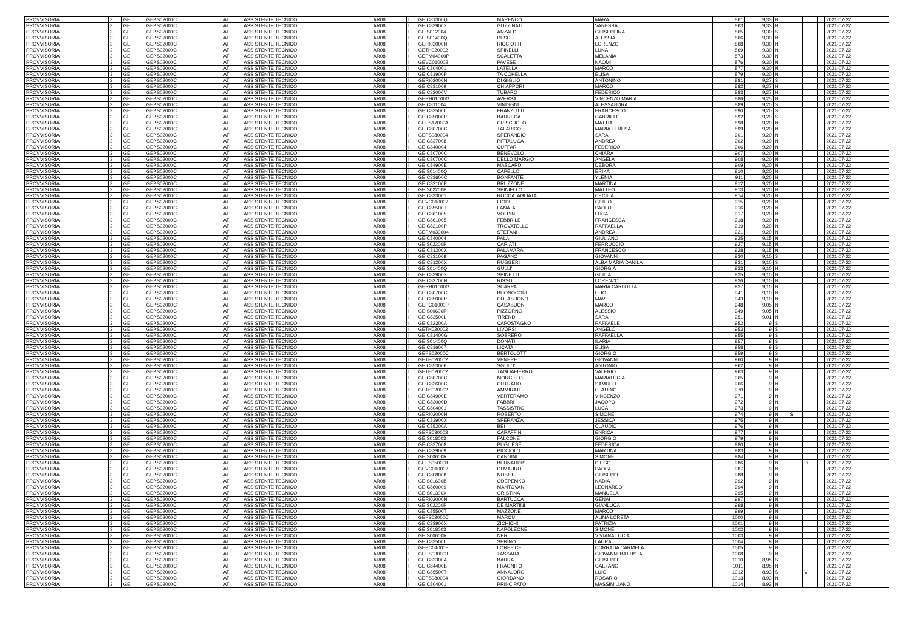| PROVVISORIA | 3 | GE | GEPS02000C | AT | ASSISTENTE TECNICO | AR08 | I | GEIC81300Q | MARENCO | MARA | 861 | 9,33 | N | | | | 2021-07-22 |
| PROVVISORIA | 3 | GE | GEPS02000C | AT | ASSISTENTE TECNICO | AR08 | I | GEIC83900X | GUZZINATI | VANESSA | 863 | 9,33 | N | | | | 2021-07-22 |
| PROVVISORIA | 3 | GE | GEPS02000C | AT | ASSISTENTE TECNICO | AR08 | I | GEIS012004 | ANZALDI | GIUSEPPINA | 865 | 9,30 | S | | | | 2021-07-22 |
| PROVVISORIA | 3 | GE | GEPS02000C | AT | ASSISTENTE TECNICO | AR08 | I | GEIS01400Q | PESCE | ALESSIA | 866 | 9,30 | N | | | | 2021-07-22 |
| PROVVISORIA | 3 | GE | GEPS02000C | AT | ASSISTENTE TECNICO | AR08 | I | GERI02000N | RICCIOTTI | LORENZO | 868 | 9,30 | N | | | | 2021-07-22 |
| PROVVISORIA | 3 | GE | GEPS02000C | AT | ASSISTENTE TECNICO | AR08 | I | GETH020002 | SPINELLI | LUNA | 869 | 9,30 | N | | | | 2021-07-22 |
| PROVVISORIA | 3 | GE | GEPS02000C | AT | ASSISTENTE TECNICO | AR08 | I | GEPM04000P | SCALETTA | MELANIA | 873 | 9,30 | N | | | | 2021-07-22 |
| PROVVISORIA | 3 | GE | GEPS02000C | AT | ASSISTENTE TECNICO | AR08 | I | GEVC010002 | PAVESE | NAOMI | 876 | 9,30 | N | | | | 2021-07-22 |
| PROVVISORIA | 3 | GE | GEPS02000C | AT | ASSISTENTE TECNICO | AR08 | I | GEIC804001 | LATELLA | MARCO | 877 | 9,30 | N | | | | 2021-07-22 |
| PROVVISORIA | 3 | GE | GEPS02000C | AT | ASSISTENTE TECNICO | AR08 | I | GEIC81900P | TA COHELLA | ELISA | 879 | 9,30 | N | | | | 2021-07-22 |
| PROVVISORIA | 3 | GE | GEPS02000C | AT | ASSISTENTE TECNICO | AR08 | I | GERI02000N | DI GIGLIO | ANTONINO | 881 | 9,27 | S | | | | 2021-07-22 |
| PROVVISORIA | 3 | GE | GEPS02000C | AT | ASSISTENTE TECNICO | AR08 | I | GEIC831009 | CHIAPPORI | MARCO | 882 | 9,27 | N | | | | 2021-07-22 |
| PROVVISORIA | 3 | GE | GEPS02000C | AT | ASSISTENTE TECNICO | AR08 | I | GEIC82000V | TUBARO | FEDERICO | 883 | 9,27 | N | | | | 2021-07-22 |
| PROVVISORIA | 3 | GE | GEPS02000C | AT | ASSISTENTE TECNICO | AR08 | I | GERH01000G | AVERSA | VINCENZO MARIA | 886 | 9,25 | N | | | | 2021-07-22 |
| PROVVISORIA | 3 | GE | GEPS02000C | AT | ASSISTENTE TECNICO | AR08 | I | GEIC811004 | VINDIGNI | ALESSANDRA | 889 | 9,20 | S | | | | 2021-07-22 |
| PROVVISORIA | 3 | GE | GEPS02000C | AT | ASSISTENTE TECNICO | AR08 | I | GEIC83500L | FRANZUTTI | FRANCESCO | 890 | 9,20 | S | | | | 2021-07-22 |
| PROVVISORIA | 3 | GE | GEPS02000C | AT | ASSISTENTE TECNICO | AR08 | I | GEIC85000P | BARRECA | GABRIELE | 892 | 9,20 | S | | | | 2021-07-22 |
| PROVVISORIA | 3 | GE | GEPS02000C | AT | ASSISTENTE TECNICO | AR08 | I | GEPS17000A | CRISCUOLO | MATTIA | 898 | 9,20 | N | | | | 2021-07-22 |
| PROVVISORIA | 3 | GE | GEPS02000C | AT | ASSISTENTE TECNICO | AR08 | I | GEIC80700C | TALARICO | MARIA TERESA | 899 | 9,20 | N | | | | 2021-07-22 |
| PROVVISORIA | 3 | GE | GEPS02000C | AT | ASSISTENTE TECNICO | AR08 | I | GEPS080004 | SPERANDIO | SARA | 901 | 9,20 | N | | | | 2021-07-22 |
| PROVVISORIA | 3 | GE | GEPS02000C | AT | ASSISTENTE TECNICO | AR08 | I | GEIC837008 | PITTALUGA | ANDREA | 902 | 9,20 | N | | | | 2021-07-22 |
| PROVVISORIA | 3 | GE | GEPS02000C | AT | ASSISTENTE TECNICO | AR08 | I | GEIC840004 | CUFFARI | FEDERICO | 906 | 9,20 | N | | | | 2021-07-22 |
| PROVVISORIA | 3 | GE | GEPS02000C | AT | ASSISTENTE TECNICO | AR08 | I | GEIC80700C | BENEVOLO | CHIARA | 907 | 9,20 | N | | | | 2021-07-22 |
| PROVVISORIA | 3 | GE | GEPS02000C | AT | ASSISTENTE TECNICO | AR08 | I | GEIC80700C | DELLO MARGIO | ANGELA | 908 | 9,20 | N | | | | 2021-07-22 |
| PROVVISORIA | 3 | GE | GEPS02000C | AT | ASSISTENTE TECNICO | AR08 | I | GEIC84900E | MASCARDI | DEBORA | 909 | 9,20 | N | | | | 2021-07-22 |
| PROVVISORIA | 3 | GE | GEPS02000C | AT | ASSISTENTE TECNICO | AR08 | I | GEIS01400Q | CAPELLO | ERIKA | 910 | 9,20 | N | | | | 2021-07-22 |
| PROVVISORIA | 3 | GE | GEPS02000C | AT | ASSISTENTE TECNICO | AR08 | I | GEIC83600C | BONFANTE | YLENIA | 911 | 9,20 | N | | | | 2021-07-22 |
| PROVVISORIA | 3 | GE | GEPS02000C | AT | ASSISTENTE TECNICO | AR08 | I | GEIC82100P | BRUZZONE | MARTINA | 912 | 9,20 | N | | | | 2021-07-22 |
| PROVVISORIA | 3 | GE | GEPS02000C | AT | ASSISTENTE TECNICO | AR08 | I | GEIS02200P | SPINIELLO | MATTEO | 913 | 9,20 | N | | | | 2021-07-22 |
| PROVVISORIA | 3 | GE | GEPS02000C | AT | ASSISTENTE TECNICO | AR08 | I | GEIC833001 | ROCCATAGLIATA | CECILIA | 914 | 9,20 | N | | | | 2021-07-22 |
| PROVVISORIA | 3 | GE | GEPS02000C | AT | ASSISTENTE TECNICO | AR08 | I | GEVC010002 | FIODI | GIULIO | 915 | 9,20 | N | | | | 2021-07-22 |
| PROVVISORIA | 3 | GE | GEPS02000C | AT | ASSISTENTE TECNICO | AR08 | I | GEIC85500T | LANATA | PAOLO | 916 | 9,20 | N | | | | 2021-07-22 |
| PROVVISORIA | 3 | GE | GEPS02000C | AT | ASSISTENTE TECNICO | AR08 | I | GEIC861005 | VOLPIN | LUCA | 917 | 9,20 | N | | | | 2021-07-22 |
| PROVVISORIA | 3 | GE | GEPS02000C | AT | ASSISTENTE TECNICO | AR08 | I | GEIC861005 | FEBBRILE | FRANCESCA | 918 | 9,20 | N | | | | 2021-07-22 |
| PROVVISORIA | 3 | GE | GEPS02000C | AT | ASSISTENTE TECNICO | AR08 | I | GEIC82100P | TROVATELLO | RAFFAELLA | 919 | 9,20 | N | | | | 2021-07-22 |
| PROVVISORIA | 3 | GE | GEPS02000C | AT | ASSISTENTE TECNICO | AR08 | I | GEPM030004 | STEFANI | ANDREA | 921 | 9,20 | N | | | | 2021-07-22 |
| PROVVISORIA | 3 | GE | GEPS02000C | AT | ASSISTENTE TECNICO | AR08 | I | GEIC840004 | PALA | GIULIANO | 925 | 9,15 | N | | | | 2021-07-22 |
| PROVVISORIA | 3 | GE | GEPS02000C | AT | ASSISTENTE TECNICO | AR08 | I | GEIS02200P | CARIATI | FERRUCCIO | 927 | 9,15 | N | | | | 2021-07-22 |
| PROVVISORIA | 3 | GE | GEPS02000C | AT | ASSISTENTE TECNICO | AR08 | I | GEIC81200X | PALAMARA | FRANCESCO | 928 | 9,15 | N | | | | 2021-07-22 |
| PROVVISORIA | 3 | GE | GEPS02000C | AT | ASSISTENTE TECNICO | AR08 | I | GEIC831009 | PAGANO | GIOVANNI | 930 | 9,10 | S | | | | 2021-07-22 |
| PROVVISORIA | 3 | GE | GEPS02000C | AT | ASSISTENTE TECNICO | AR08 | I | GEIC81200X | RUGGERI | ALBA MARIA DANILA | 931 | 9,10 | S | | | | 2021-07-22 |
| PROVVISORIA | 3 | GE | GEPS02000C | AT | ASSISTENTE TECNICO | AR08 | I | GEIS01400Q | GULLI' | GIORGIA | 933 | 9,10 | N | | | | 2021-07-22 |
| PROVVISORIA | 3 | GE | GEPS02000C | AT | ASSISTENTE TECNICO | AR08 | I | GEIC83900X | SPINETTI | GIULIA | 935 | 9,10 | N | | | | 2021-07-22 |
| PROVVISORIA | 3 | GE | GEPS02000C | AT | ASSISTENTE TECNICO | AR08 | I | GEIC82700N | RISSO | LORENZO | 936 | 9,10 | N | | | | 2021-07-22 |
| PROVVISORIA | 3 | GE | GEPS02000C | AT | ASSISTENTE TECNICO | AR08 | I | GERH01000G | SCARPA | MARIA CARLOTTA | 937 | 9,10 | N | | | | 2021-07-22 |
| PROVVISORIA | 3 | GE | GEPS02000C | AT | ASSISTENTE TECNICO | AR08 | I | GEIC80700C | BUONOCORE | ELIO | 941 | 9,10 | N | | | | 2021-07-22 |
| PROVVISORIA | 3 | GE | GEPS02000C | AT | ASSISTENTE TECNICO | AR08 | I | GEIC85000P | COLASUONO | MAVI | 943 | 9,10 | N | | | | 2021-07-22 |
| PROVVISORIA | 3 | GE | GEPS02000C | AT | ASSISTENTE TECNICO | AR08 | I | GEPC01000P | CASABUONI | MARCO | 948 | 9,05 | N | | | | 2021-07-22 |
| PROVVISORIA | 3 | GE | GEPS02000C | AT | ASSISTENTE TECNICO | AR08 | I | GEIS00600R | PIZZORNO | ALESSIO | 949 | 9,05 | N | | | | 2021-07-22 |
| PROVVISORIA | 3 | GE | GEPS02000C | AT | ASSISTENTE TECNICO | AR08 | I | GEIC83500L | TIRENDI | SARA | 951 | 9,01 | N | | | | 2021-07-22 |
| PROVVISORIA | 3 | GE | GEPS02000C | AT | ASSISTENTE TECNICO | AR08 | I | GEIC82300A | CAPOSTAGNO | RAFFAELE | 952 | 9 | S | | | | 2021-07-22 |
| PROVVISORIA | 3 | GE | GEPS02000C | AT | ASSISTENTE TECNICO | AR08 | I | GETH020002 | LIVORSI | ANGELO | 953 | 9 | S | | | | 2021-07-22 |
| PROVVISORIA | 3 | GE | GEPS02000C | AT | ASSISTENTE TECNICO | AR08 | I | GEIC81400G | SOBRERO | RAFFAELLA | 955 | 9 | S | | | | 2021-07-22 |
| PROVVISORIA | 3 | GE | GEPS02000C | AT | ASSISTENTE TECNICO | AR08 | I | GEIS01400Q | DONATI | ILARIA | 957 | 9 | S | | | | 2021-07-22 |
| PROVVISORIA | 3 | GE | GEPS02000C | AT | ASSISTENTE TECNICO | AR08 | I | GEIC816007 | LICATA | ELISA | 958 | 9 | S | | | | 2021-07-22 |
| PROVVISORIA | 3 | GE | GEPS02000C | AT | ASSISTENTE TECNICO | AR08 | I | GEPS02000C | BERTOLOTTI | GIORGIO | 959 | 9 | S | | | | 2021-07-22 |
| PROVVISORIA | 3 | GE | GEPS02000C | AT | ASSISTENTE TECNICO | AR08 | I | GETH020002 | VENERE | GIOVANNI | 960 | 9 | N | | | | 2021-07-22 |
| PROVVISORIA | 3 | GE | GEPS02000C | AT | ASSISTENTE TECNICO | AR08 | I | GEIC853006 | SGULO' | ANTONIO | 962 | 9 | N | | | | 2021-07-22 |
| PROVVISORIA | 3 | GE | GEPS02000C | AT | ASSISTENTE TECNICO | AR08 | I | GETH020002 | TAGLIAFIERRO | VALERIO | 963 | 9 | N | | | | 2021-07-22 |
| PROVVISORIA | 3 | GE | GEPS02000C | AT | ASSISTENTE TECNICO | AR08 | I | GEIC80700C | MORGILLO | MARIALUCIA | 965 | 9 | N | | | | 2021-07-22 |
| PROVVISORIA | 3 | GE | GEPS02000C | AT | ASSISTENTE TECNICO | AR08 | I | GEIC83600C | CUTRARO | SAMUELE | 966 | 9 | N | | | | 2021-07-22 |
| PROVVISORIA | 3 | GE | GEPS02000C | AT | ASSISTENTE TECNICO | AR08 | I | GETH020002 | AMMIRATI | CLAUDIO | 970 | 9 | N | | | | 2021-07-22 |
| PROVVISORIA | 3 | GE | GEPS02000C | AT | ASSISTENTE TECNICO | AR08 | I | GEIC84900E | VERTERAMO | VINCENZO | 971 | 9 | N | | | | 2021-07-22 |
| PROVVISORIA | 3 | GE | GEPS02000C | AT | ASSISTENTE TECNICO | AR08 | I | GEIC83000D | FABBRI | JACOPO | 972 | 9 | N | | | | 2021-07-22 |
| PROVVISORIA | 3 | GE | GEPS02000C | AT | ASSISTENTE TECNICO | AR08 | I | GEIC804001 | TASSISTRO | LUCA | 973 | 9 | N | | | | 2021-07-22 |
| PROVVISORIA | 3 | GE | GEPS02000C | AT | ASSISTENTE TECNICO | AR08 | I | GERI02000N | ROBERTO | SIMONE | 974 | 9 | N | S | | | 2021-07-22 |
| PROVVISORIA | 3 | GE | GEPS02000C | AT | ASSISTENTE TECNICO | AR08 | I | GEIC83900X | SPERANZA | JESSICA | 975 | 9 | N | | | | 2021-07-22 |
| PROVVISORIA | 3 | GE | GEPS02000C | AT | ASSISTENTE TECNICO | AR08 | I | GEIC85200A | BEI | CLAUDIO | 976 | 9 | N | | | | 2021-07-22 |
| PROVVISORIA | 3 | GE | GEPS02000C | AT | ASSISTENTE TECNICO | AR08 | I | GEPS030003 | CARAFFINI | ENRICA | 977 | 9 | N | | | | 2021-07-22 |
| PROVVISORIA | 3 | GE | GEPS02000C | AT | ASSISTENTE TECNICO | AR08 | I | GEIS018003 | FALCONE | GIORGIO | 979 | 9 | N | | | | 2021-07-22 |
| PROVVISORIA | 3 | GE | GEPS02000C | AT | ASSISTENTE TECNICO | AR08 | I | GEIC837008 | PUGLIESE | FEDERICA | 980 | 9 | N | | | | 2021-07-22 |
| PROVVISORIA | 3 | GE | GEPS02000C | AT | ASSISTENTE TECNICO | AR08 | I | GEIC829009 | PICCIOLO | MARTINA | 983 | 9 | N | | | | 2021-07-22 |
| PROVVISORIA | 3 | GE | GEPS02000C | AT | ASSISTENTE TECNICO | AR08 | I | GEIS00600R | CANGINI | SIMONE | 984 | 9 | N | | | | 2021-07-22 |
| PROVVISORIA | 3 | GE | GEPS02000C | AT | ASSISTENTE TECNICO | AR08 | I | GEPS050008 | BERNARDIS | DIEGO | 986 | 9 | N | | D | | 2021-07-22 |
| PROVVISORIA | 3 | GE | GEPS02000C | AT | ASSISTENTE TECNICO | AR08 | I | GEVC010002 | DI MAURO | PAOLA | 987 | 9 | N | | | | 2021-07-22 |
| PROVVISORIA | 3 | GE | GEPS02000C | AT | ASSISTENTE TECNICO | AR08 | I | GEIC808008 | NOBILE | GIUSEPPE | 988 | 9 | N | | | | 2021-07-22 |
| PROVVISORIA | 3 | GE | GEPS02000C | AT | ASSISTENTE TECNICO | AR08 | I | GEIS01600B | ODEPEMKO | NADIA | 992 | 9 | N | | | | 2021-07-22 |
| PROVVISORIA | 3 | GE | GEPS02000C | AT | ASSISTENTE TECNICO | AR08 | I | GEIC860009 | MANTOVANI | LEONARDO | 994 | 9 | N | | | | 2021-07-22 |
| PROVVISORIA | 3 | GE | GEPS02000C | AT | ASSISTENTE TECNICO | AR08 | I | GEIS01300X | GRISTINA | MANUELA | 995 | 9 | N | | | | 2021-07-22 |
| PROVVISORIA | 3 | GE | GEPS02000C | AT | ASSISTENTE TECNICO | AR08 | I | GERI02000N | BARTUCCA | GENAI | 997 | 9 | N | | | | 2021-07-22 |
| PROVVISORIA | 3 | GE | GEPS02000C | AT | ASSISTENTE TECNICO | AR08 | I | GEIS02200P | DE MARTINI | GIANLUCA | 998 | 9 | N | | | | 2021-07-22 |
| PROVVISORIA | 3 | GE | GEPS02000C | AT | ASSISTENTE TECNICO | AR08 | I | GEIC85500T | MAZZONE | MARCO | 999 | 9 | N | | | | 2021-07-22 |
| PROVVISORIA | 3 | GE | GEPS02000C | AT | ASSISTENTE TECNICO | AR08 | I | GEPS02000C | MARCU | ALINA LORETA | 1000 | 9 | N | | | | 2021-07-22 |
| PROVVISORIA | 3 | GE | GEPS02000C | AT | ASSISTENTE TECNICO | AR08 | I | GEIC83900X | ZICHICHI | PATRIZIA | 1001 | 9 | N | | | | 2021-07-22 |
| PROVVISORIA | 3 | GE | GEPS02000C | AT | ASSISTENTE TECNICO | AR08 | I | GEIS018003 | NAPOLEONE | SIMONE | 1002 | 9 | N | | | | 2021-07-22 |
| PROVVISORIA | 3 | GE | GEPS02000C | AT | ASSISTENTE TECNICO | AR08 | I | GEIS00600R | NERI | VIVIANA LUCIA | 1003 | 9 | N | | | | 2021-07-22 |
| PROVVISORIA | 3 | GE | GEPS02000C | AT | ASSISTENTE TECNICO | AR08 | I | GEIC83500L | SERINO | LAURA | 1004 | 9 | N | | | | 2021-07-22 |
| PROVVISORIA | 3 | GE | GEPS02000C | AT | ASSISTENTE TECNICO | AR08 | I | GEPC04000E | LOREFICE | CORRADA CARMELA | 1005 | 9 | N | | | | 2021-07-22 |
| PROVVISORIA | 3 | GE | GEPS02000C | AT | ASSISTENTE TECNICO | AR08 | I | GEPS030003 | TASSARA | GIOVANNI BATTISTA | 1008 | 9 | N | | | | 2021-07-22 |
| PROVVISORIA | 3 | GE | GEPS02000C | AT | ASSISTENTE TECNICO | AR08 | I | GEIC82300A | BARRA | GIUSEPPE | 1010 | 8,95 | S | | | | 2021-07-22 |
| PROVVISORIA | 3 | GE | GEPS02000C | AT | ASSISTENTE TECNICO | AR08 | I | GEIC84400B | FRAGNITO | GAETANO | 1011 | 8,95 | N | | | | 2021-07-22 |
| PROVVISORIA | 3 | GE | GEPS02000C | AT | ASSISTENTE TECNICO | AR08 | I | GEIC85500T | ANNALORO | LUIGI | 1012 | 8,93 | S | | V | | 2021-07-22 |
| PROVVISORIA | 3 | GE | GEPS02000C | AT | ASSISTENTE TECNICO | AR08 | I | GEPS080004 | GIORDANO | ROSARIO | 1013 | 8,93 | N | | | | 2021-07-22 |
| PROVVISORIA | 3 | GE | GEPS02000C | AT | ASSISTENTE TECNICO | AR08 | I | GEIC804001 | PRINCIPATO | MASSIMILIANO | 1014 | 8,93 | N | | | | 2021-07-22 |